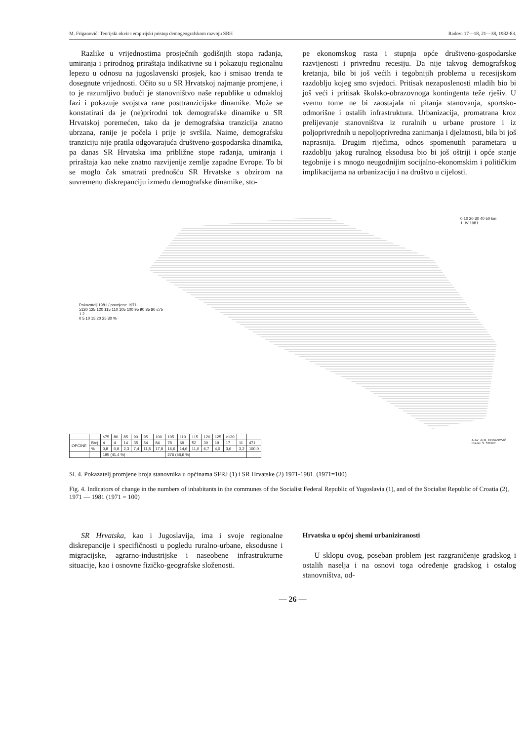M. Friganović: Teorijski okvir i empirijski pristup demogeografskom razvoju SRH Radovi 17—18, 21—38, 1982-83.
Razlike u vrijednostima prosječnih godišnjih stopa rađanja, umiranja i prirodnog priraštaja indikativne su i pokazuju regionalnu lepezu u odnosu na jugoslavenski prosjek, kao i smisao trenda te dosegnute vrijednosti. Očito su u SR Hrvatskoj najmanje promjene, i to je razumljivo budući je stanovništvo naše republike u odmakloj fazi i pokazuje svojstva rane posttranzicijske dinamike. Može se konstatirati da je (ne)prirodni tok demografske dinamike u SR Hrvatskoj poremećen, tako da je demografska tranzicija znatno ubrzana, ranije je počela i prije je svršila. Naime, demografsku tranziciju nije pratila odgovarajuća društveno-gospodarska dinamika, pa danas SR Hrvatska ima približne stope rađanja, umiranja i priraštaja kao neke znatno razvijenije zemlje zapadne Evrope. To bi se moglo čak smatrati prednošću SR Hrvatske s obzirom na suvremenu diskrepanciju između demografske dinamike, sto-
pe ekonomskog rasta i stupnja opće društveno-gospodarske razvijenosti i privrednu recesiju. Da nije takvog demografskog kretanja, bilo bi još većih i tegobnijih problema u recesijskom razdoblju kojeg smo svjedoci. Pritisak nezaposlenosti mladih bio bi još veći i pritisak školsko-obrazovnoga kontingenta teže rješiv. U svemu tome ne bi zaostajala ni pitanja stanovanja, sportsko-odmorišne i ostalih infrastruktura. Urbanizacija, promatrana kroz prelijevanje stanovništva iz ruralnih u urbane prostore i iz poljoprivrednih u nepoljoprivredna zanimanja i djelatnosti, bila bi još naprasnija. Drugim riječima, odnos spomenutih parametara u razdoblju jakog ruralnog eksodusa bio bi još oštriji i opće stanje tegobnije i s mnogo neugodnijim socijalno-ekonomskim i političkim implikacijama na urbanizaciju i na društvo u cijelosti.
0 10 20 30 40 50 km
1. IV 1981.
Pokazatelj 1981 / promjene 1971
≥130 125 120 115 110 105 100 95 90 85 80 ≤75
1 2
0 5 10 15 20 25 30 %
| | | ≤75 | 80 | 85 | 90 | 95 | 100 | 105 | 110 | 115 | 120 | 125 | ≥130 | | |
| OPĆINE | Broj | 4 | 4 | 14 | 35 | 54 | 84 | 78 | 69 | 52 | 30 | 19 | 17 | 11 | 471 |
| | % | 0,8 | 0,8 | 2,3 | 7,4 | 11,5 | 17,8 | 16,6 | 14,6 | 11,0 | 6,7 | 4,0 | 3,6 | 3,2 | 100,0 |
| | | 195 (41,4 %) | | | | | | 276 (58,6 %) | | | | | | | |
Autor: dr M. FRIGANOVIĆ
Izradio: S. ŠTERC
Sl. 4. Pokazatelj promjene broja stanovnika u općinama SFRJ (1) i SR Hrvatske (2) 1971-1981. (1971=100)
Fig. 4. Indicators of change in the numbers of inhabitants in the communes of the Socialist Federal Republic of Yugoslavia (1), and of the Socialist Republic of Croatia (2), 1971 — 1981 (1971 = 100)
SR Hrvatska, kao i Jugoslavija, ima i svoje regionalne diskrepancije i specifičnosti u pogledu ruralno-urbane, eksodusne i migracijske, agrarno-industrijske i naseobene infrastrukturne situacije, kao i osnovne fizičko-geografske složenosti.
Hrvatska u općoj shemi urbaniziranosti
U sklopu ovog, poseban problem jest razgraničenje gradskog i ostalih naselja i na osnovi toga određenje gradskog i ostalog stanovništva, od-
— 26 —